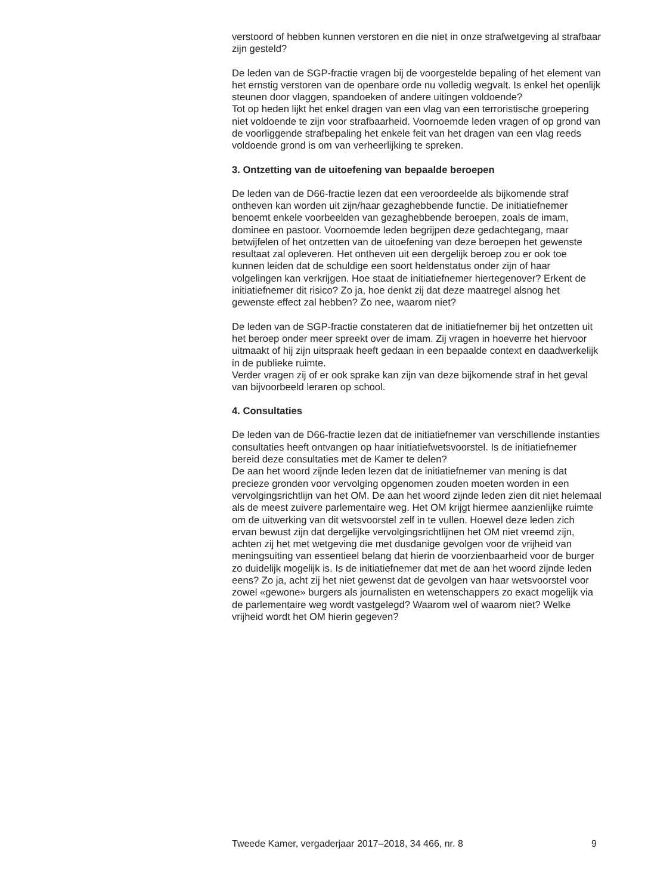verstoord of hebben kunnen verstoren en die niet in onze strafwetgeving al strafbaar zijn gesteld?
De leden van de SGP-fractie vragen bij de voorgestelde bepaling of het element van het ernstig verstoren van de openbare orde nu volledig wegvalt. Is enkel het openlijk steunen door vlaggen, spandoeken of andere uitingen voldoende?
Tot op heden lijkt het enkel dragen van een vlag van een terroristische groepering niet voldoende te zijn voor strafbaarheid. Voornoemde leden vragen of op grond van de voorliggende strafbepaling het enkele feit van het dragen van een vlag reeds voldoende grond is om van verheerlijking te spreken.
3. Ontzetting van de uitoefening van bepaalde beroepen
De leden van de D66-fractie lezen dat een veroordeelde als bijkomende straf ontheven kan worden uit zijn/haar gezaghebbende functie. De initiatiefnemer benoemt enkele voorbeelden van gezaghebbende beroepen, zoals de imam, dominee en pastoor. Voornoemde leden begrijpen deze gedachtegang, maar betwijfelen of het ontzetten van de uitoefening van deze beroepen het gewenste resultaat zal opleveren. Het ontheven uit een dergelijk beroep zou er ook toe kunnen leiden dat de schuldige een soort heldenstatus onder zijn of haar volgelingen kan verkrijgen. Hoe staat de initiatiefnemer hiertegenover? Erkent de initiatiefnemer dit risico? Zo ja, hoe denkt zij dat deze maatregel alsnog het gewenste effect zal hebben? Zo nee, waarom niet?
De leden van de SGP-fractie constateren dat de initiatiefnemer bij het ontzetten uit het beroep onder meer spreekt over de imam. Zij vragen in hoeverre het hiervoor uitmaakt of hij zijn uitspraak heeft gedaan in een bepaalde context en daadwerkelijk in de publieke ruimte.
Verder vragen zij of er ook sprake kan zijn van deze bijkomende straf in het geval van bijvoorbeeld leraren op school.
4. Consultaties
De leden van de D66-fractie lezen dat de initiatiefnemer van verschillende instanties consultaties heeft ontvangen op haar initiatiefwetsvoorstel. Is de initiatiefnemer bereid deze consultaties met de Kamer te delen?
De aan het woord zijnde leden lezen dat de initiatiefnemer van mening is dat precieze gronden voor vervolging opgenomen zouden moeten worden in een vervolgingsrichtlijn van het OM. De aan het woord zijnde leden zien dit niet helemaal als de meest zuivere parlementaire weg. Het OM krijgt hiermee aanzienlijke ruimte om de uitwerking van dit wetsvoorstel zelf in te vullen. Hoewel deze leden zich ervan bewust zijn dat dergelijke vervolgingsrichtlijnen het OM niet vreemd zijn, achten zij het met wetgeving die met dusdanige gevolgen voor de vrijheid van meningsuiting van essentieel belang dat hierin de voorzienbaarheid voor de burger zo duidelijk mogelijk is. Is de initiatiefnemer dat met de aan het woord zijnde leden eens? Zo ja, acht zij het niet gewenst dat de gevolgen van haar wetsvoorstel voor zowel «gewone» burgers als journalisten en wetenschappers zo exact mogelijk via de parlementaire weg wordt vastgelegd? Waarom wel of waarom niet? Welke vrijheid wordt het OM hierin gegeven?
Tweede Kamer, vergaderjaar 2017–2018, 34 466, nr. 8 9